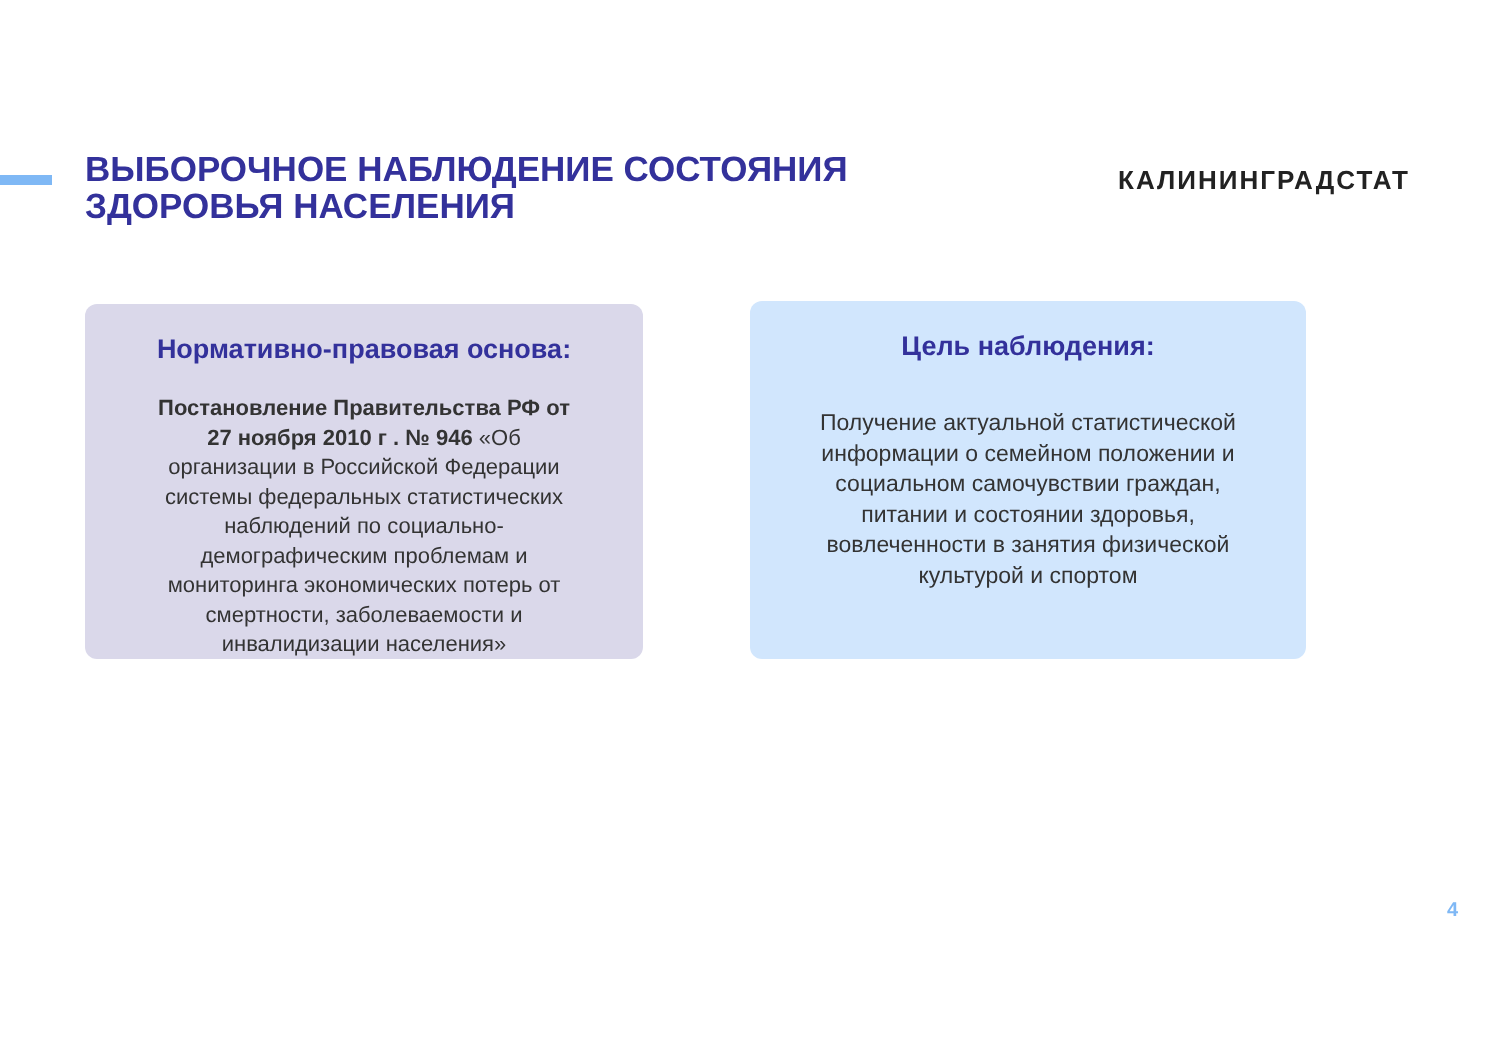ВЫБОРОЧНОЕ НАБЛЮДЕНИЕ СОСТОЯНИЯ
ЗДОРОВЬЯ НАСЕЛЕНИЯ
КАЛИНИНГРАДСТАТ
Нормативно-правовая основа:
Постановление Правительства РФ от 27 ноября 2010 г . № 946 «Об организации в Российской Федерации системы федеральных статистических наблюдений по социально-демографическим проблемам и мониторинга экономических потерь от смертности, заболеваемости и инвалидизации населения»
Цель наблюдения:
Получение актуальной статистической информации о семейном положении и социальном самочувствии граждан, питании и состоянии здоровья, вовлеченности в занятия физической культурой и спортом
4